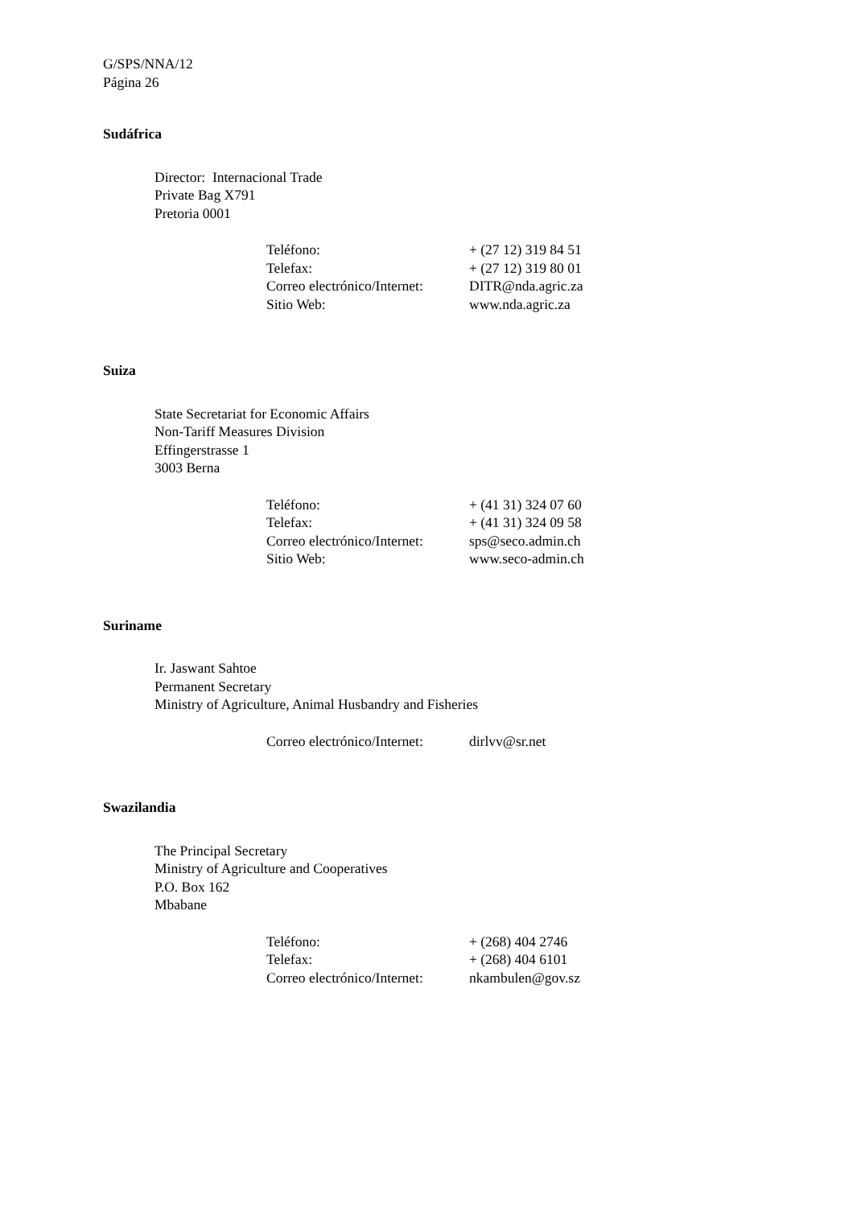G/SPS/NNA/12
Página 26
Sudáfrica
Director: Internacional Trade
Private Bag X791
Pretoria 0001
| Teléfono: | + (27 12) 319 84 51 |
| Telefax: | + (27 12) 319 80 01 |
| Correo electrónico/Internet: | DITR@nda.agric.za |
| Sitio Web: | www.nda.agric.za |
Suiza
State Secretariat for Economic Affairs
Non-Tariff Measures Division
Effingerstrasse 1
3003 Berna
| Teléfono: | + (41 31) 324 07 60 |
| Telefax: | + (41 31) 324 09 58 |
| Correo electrónico/Internet: | sps@seco.admin.ch |
| Sitio Web: | www.seco-admin.ch |
Suriname
Ir. Jaswant Sahtoe
Permanent Secretary
Ministry of Agriculture, Animal Husbandry and Fisheries
| Correo electrónico/Internet: | dirlvv@sr.net |
Swazilandia
The Principal Secretary
Ministry of Agriculture and Cooperatives
P.O. Box 162
Mbabane
| Teléfono: | + (268) 404 2746 |
| Telefax: | + (268) 404 6101 |
| Correo electrónico/Internet: | nkambulen@gov.sz |